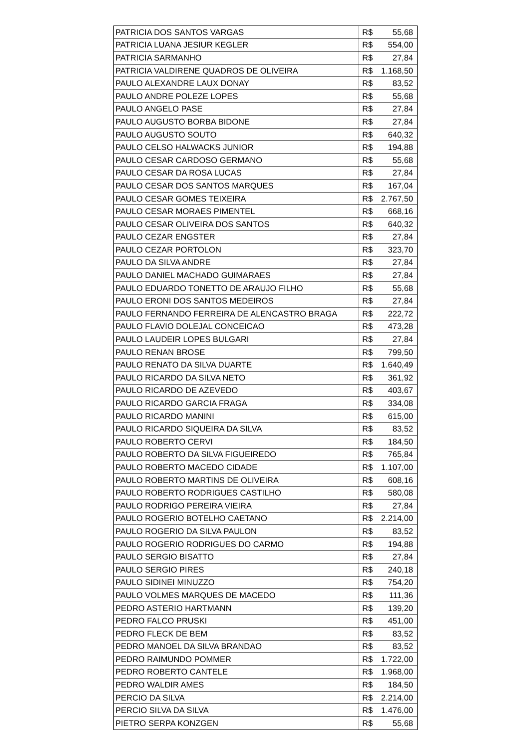| PATRICIA DOS SANTOS VARGAS | R$ | 55,68 |
| PATRICIA LUANA JESIUR KEGLER | R$ | 554,00 |
| PATRICIA SARMANHO | R$ | 27,84 |
| PATRICIA VALDIRENE QUADROS DE OLIVEIRA | R$ | 1.168,50 |
| PAULO ALEXANDRE LAUX DONAY | R$ | 83,52 |
| PAULO ANDRE POLEZE LOPES | R$ | 55,68 |
| PAULO ANGELO PASE | R$ | 27,84 |
| PAULO AUGUSTO BORBA BIDONE | R$ | 27,84 |
| PAULO AUGUSTO SOUTO | R$ | 640,32 |
| PAULO CELSO HALWACKS JUNIOR | R$ | 194,88 |
| PAULO CESAR CARDOSO GERMANO | R$ | 55,68 |
| PAULO CESAR DA ROSA LUCAS | R$ | 27,84 |
| PAULO CESAR DOS SANTOS MARQUES | R$ | 167,04 |
| PAULO CESAR GOMES TEIXEIRA | R$ | 2.767,50 |
| PAULO CESAR MORAES PIMENTEL | R$ | 668,16 |
| PAULO CESAR OLIVEIRA DOS SANTOS | R$ | 640,32 |
| PAULO CEZAR ENGSTER | R$ | 27,84 |
| PAULO CEZAR PORTOLON | R$ | 323,70 |
| PAULO DA SILVA ANDRE | R$ | 27,84 |
| PAULO DANIEL MACHADO GUIMARAES | R$ | 27,84 |
| PAULO EDUARDO TONETTO DE ARAUJO FILHO | R$ | 55,68 |
| PAULO ERONI DOS SANTOS MEDEIROS | R$ | 27,84 |
| PAULO FERNANDO FERREIRA DE ALENCASTRO BRAGA | R$ | 222,72 |
| PAULO FLAVIO DOLEJAL CONCEICAO | R$ | 473,28 |
| PAULO LAUDEIR LOPES BULGARI | R$ | 27,84 |
| PAULO RENAN BROSE | R$ | 799,50 |
| PAULO RENATO DA SILVA DUARTE | R$ | 1.640,49 |
| PAULO RICARDO DA SILVA NETO | R$ | 361,92 |
| PAULO RICARDO DE AZEVEDO | R$ | 403,67 |
| PAULO RICARDO GARCIA FRAGA | R$ | 334,08 |
| PAULO RICARDO MANINI | R$ | 615,00 |
| PAULO RICARDO SIQUEIRA DA SILVA | R$ | 83,52 |
| PAULO ROBERTO CERVI | R$ | 184,50 |
| PAULO ROBERTO DA SILVA FIGUEIREDO | R$ | 765,84 |
| PAULO ROBERTO MACEDO CIDADE | R$ | 1.107,00 |
| PAULO ROBERTO MARTINS DE OLIVEIRA | R$ | 608,16 |
| PAULO ROBERTO RODRIGUES CASTILHO | R$ | 580,08 |
| PAULO RODRIGO PEREIRA VIEIRA | R$ | 27,84 |
| PAULO ROGERIO BOTELHO CAETANO | R$ | 2.214,00 |
| PAULO ROGERIO DA SILVA PAULON | R$ | 83,52 |
| PAULO ROGERIO RODRIGUES DO CARMO | R$ | 194,88 |
| PAULO SERGIO BISATTO | R$ | 27,84 |
| PAULO SERGIO PIRES | R$ | 240,18 |
| PAULO SIDINEI MINUZZO | R$ | 754,20 |
| PAULO VOLMES MARQUES DE MACEDO | R$ | 111,36 |
| PEDRO ASTERIO HARTMANN | R$ | 139,20 |
| PEDRO FALCO PRUSKI | R$ | 451,00 |
| PEDRO FLECK DE BEM | R$ | 83,52 |
| PEDRO MANOEL DA SILVA BRANDAO | R$ | 83,52 |
| PEDRO RAIMUNDO POMMER | R$ | 1.722,00 |
| PEDRO ROBERTO CANTELE | R$ | 1.968,00 |
| PEDRO WALDIR AMES | R$ | 184,50 |
| PERCIO DA SILVA | R$ | 2.214,00 |
| PERCIO SILVA DA SILVA | R$ | 1.476,00 |
| PIETRO SERPA KONZGEN | R$ | 55,68 |